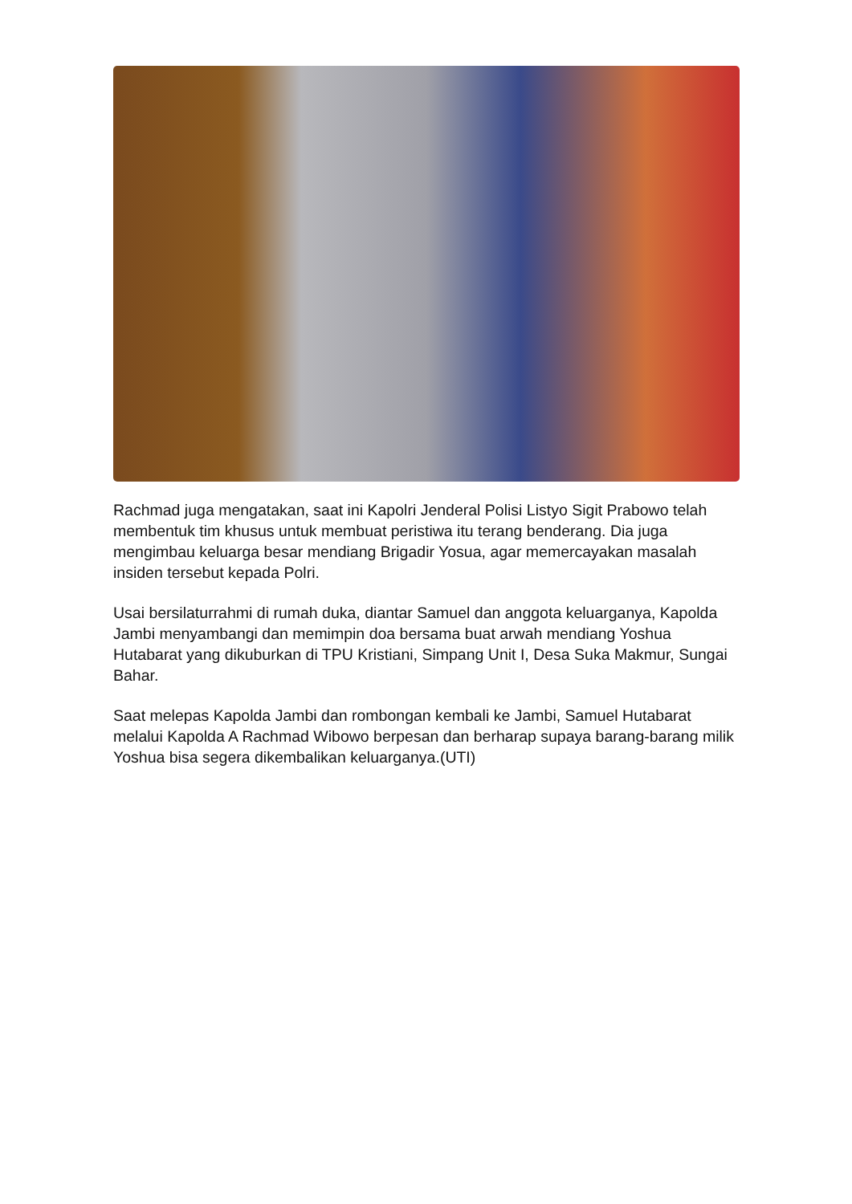Rachmad juga mengatakan, saat ini Kapolri Jenderal Polisi Listyo Sigit Prabowo telah membentuk tim khusus untuk membuat peristiwa itu terang benderang. Dia juga mengimbau keluarga besar mendiang Brigadir Yosua, agar memercayakan masalah insiden tersebut kepada Polri.
Usai bersilaturrahmi di rumah duka, diantar Samuel dan anggota keluarganya, Kapolda Jambi menyambangi dan memimpin doa bersama buat arwah mendiang Yoshua Hutabarat yang dikuburkan di TPU Kristiani, Simpang Unit I, Desa Suka Makmur, Sungai Bahar.
Saat melepas Kapolda Jambi dan rombongan kembali ke Jambi, Samuel Hutabarat melalui Kapolda A Rachmad Wibowo berpesan dan berharap supaya barang-barang milik Yoshua bisa segera dikembalikan keluarganya.(UTI)